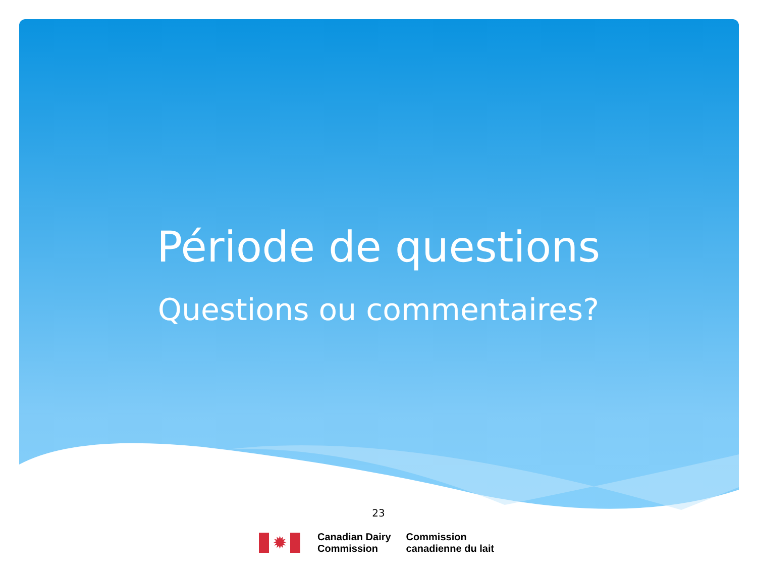Période de questions
Questions ou commentaires?
23
✹
Canadian Dairy
Commission
Commission
canadienne du lait